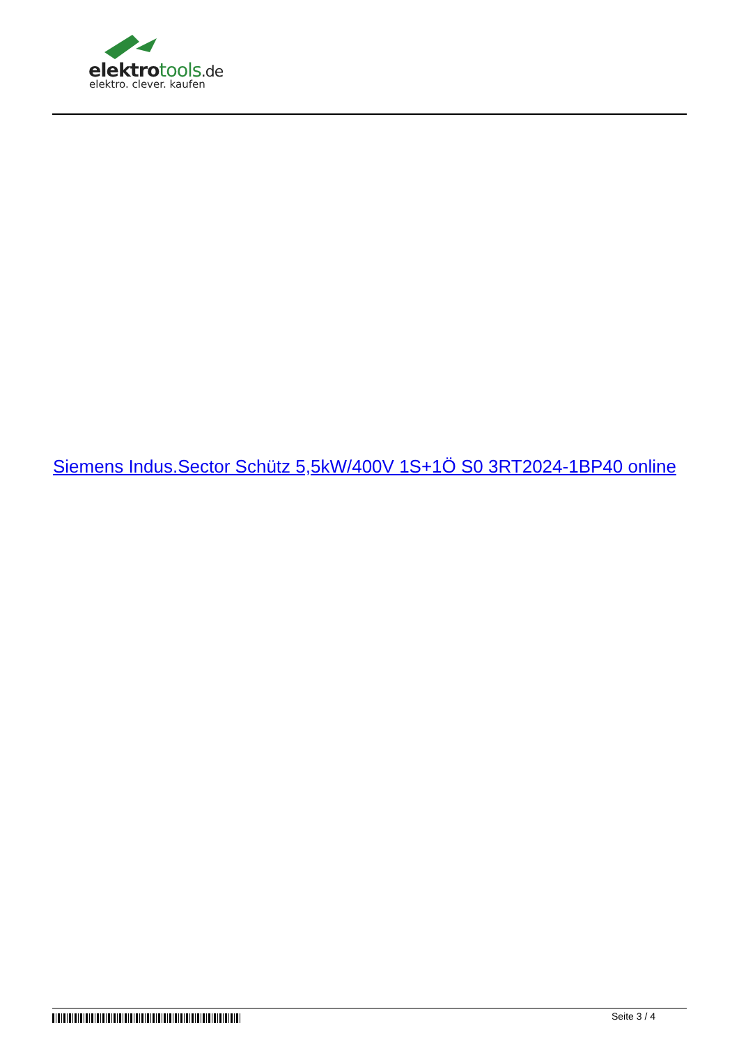elektrotools.de
elektro. clever. kaufen
Siemens Indus.Sector Schütz 5,5kW/400V 1S+1Ö S0 3RT2024-1BP40 online
Seite 3 / 4